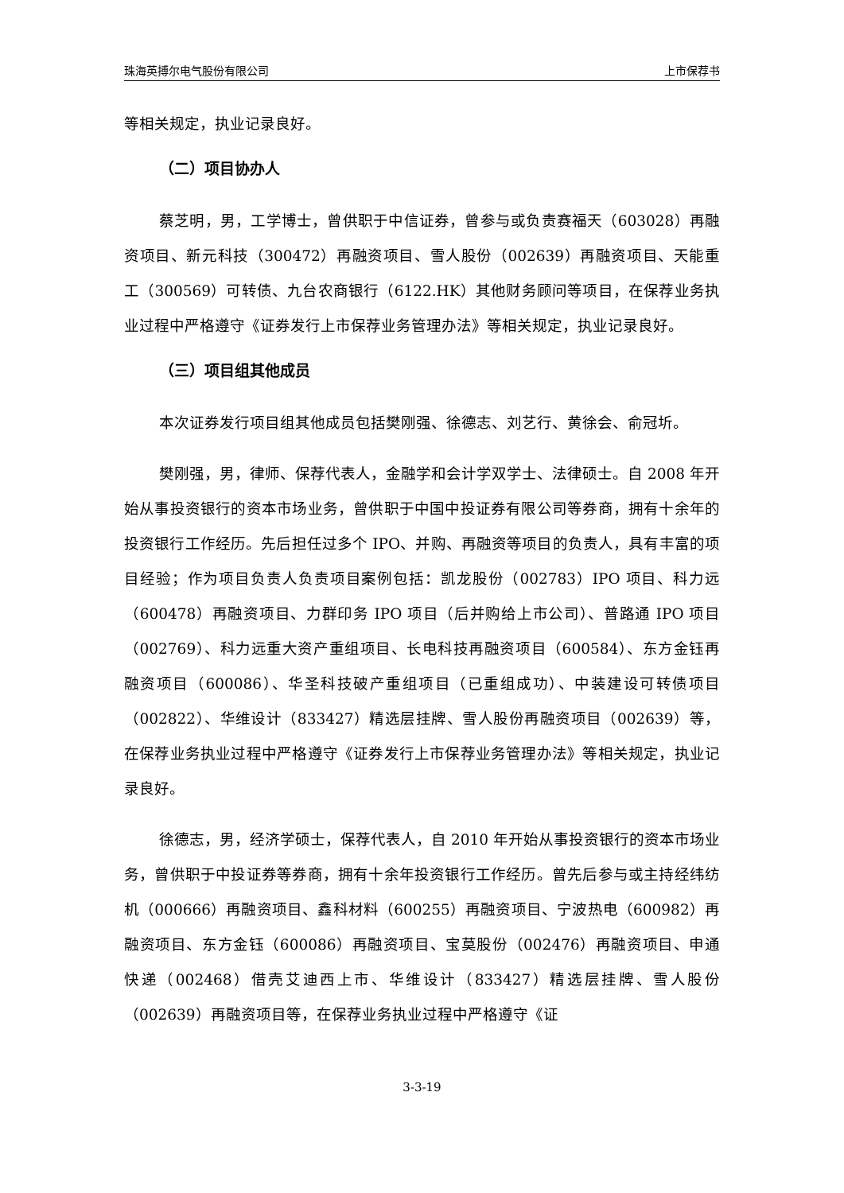珠海英搏尔电气股份有限公司 上市保荐书
等相关规定，执业记录良好。
（二）项目协办人
蔡芝明，男，工学博士，曾供职于中信证券，曾参与或负责赛福天（603028）再融资项目、新元科技（300472）再融资项目、雪人股份（002639）再融资项目、天能重工（300569）可转债、九台农商银行（6122.HK）其他财务顾问等项目，在保荐业务执业过程中严格遵守《证券发行上市保荐业务管理办法》等相关规定，执业记录良好。
（三）项目组其他成员
本次证券发行项目组其他成员包括樊刚强、徐德志、刘艺行、黄徐会、俞冠圻。
樊刚强，男，律师、保荐代表人，金融学和会计学双学士、法律硕士。自 2008 年开始从事投资银行的资本市场业务，曾供职于中国中投证券有限公司等券商，拥有十余年的投资银行工作经历。先后担任过多个 IPO、并购、再融资等项目的负责人，具有丰富的项目经验；作为项目负责人负责项目案例包括：凯龙股份（002783）IPO 项目、科力远（600478）再融资项目、力群印务 IPO 项目（后并购给上市公司）、普路通 IPO 项目（002769）、科力远重大资产重组项目、长电科技再融资项目（600584）、东方金钰再融资项目（600086）、华圣科技破产重组项目（已重组成功）、中装建设可转债项目（002822）、华维设计（833427）精选层挂牌、雪人股份再融资项目（002639）等，在保荐业务执业过程中严格遵守《证券发行上市保荐业务管理办法》等相关规定，执业记录良好。
徐德志，男，经济学硕士，保荐代表人，自 2010 年开始从事投资银行的资本市场业务，曾供职于中投证券等券商，拥有十余年投资银行工作经历。曾先后参与或主持经纬纺机（000666）再融资项目、鑫科材料（600255）再融资项目、宁波热电（600982）再融资项目、东方金钰（600086）再融资项目、宝莫股份（002476）再融资项目、申通快递（002468）借壳艾迪西上市、华维设计（833427）精选层挂牌、雪人股份（002639）再融资项目等，在保荐业务执业过程中严格遵守《证
3-3-19